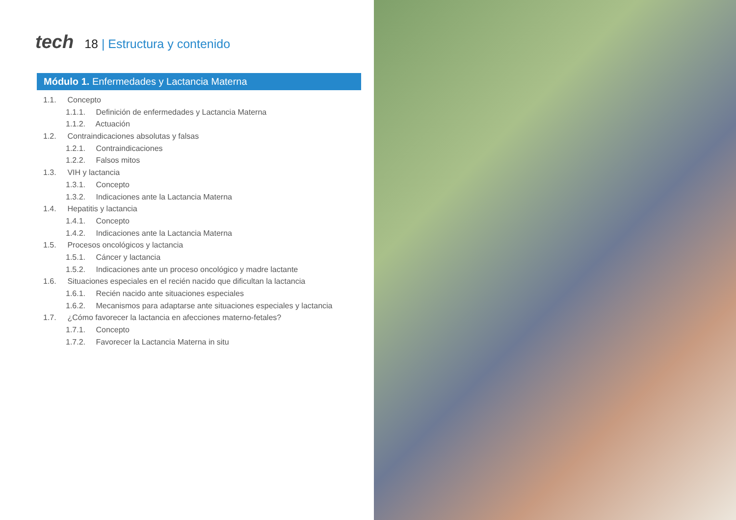tech
18 | Estructura y contenido
Módulo 1. Enfermedades y Lactancia Materna
1.1. Concepto
1.1.1. Definición de enfermedades y Lactancia Materna
1.1.2. Actuación
1.2. Contraindicaciones absolutas y falsas
1.2.1. Contraindicaciones
1.2.2. Falsos mitos
1.3. VIH y lactancia
1.3.1. Concepto
1.3.2. Indicaciones ante la Lactancia Materna
1.4. Hepatitis y lactancia
1.4.1. Concepto
1.4.2. Indicaciones ante la Lactancia Materna
1.5. Procesos oncológicos y lactancia
1.5.1. Cáncer y lactancia
1.5.2. Indicaciones ante un proceso oncológico y madre lactante
1.6. Situaciones especiales en el recién nacido que dificultan la lactancia
1.6.1. Recién nacido ante situaciones especiales
1.6.2. Mecanismos para adaptarse ante situaciones especiales y lactancia
1.7. ¿Cómo favorecer la lactancia en afecciones materno-fetales?
1.7.1. Concepto
1.7.2. Favorecer la Lactancia Materna in situ